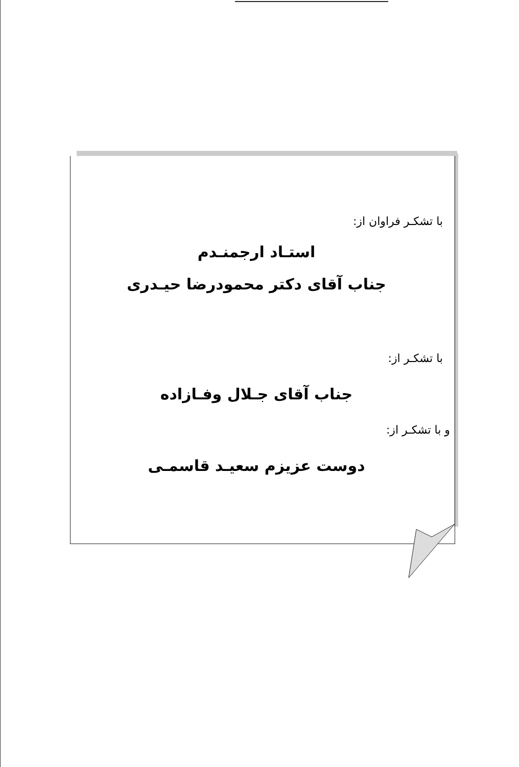با تشکـر فراوان از:
استـاد ارجمنـدم
جناب آقای دکتر محمودرضا حیـدری
با تشکـر از:
جناب آقای جـلال وفـازاده
و با تشکـر از:
دوست عزیزم سعیـد قاسمـی